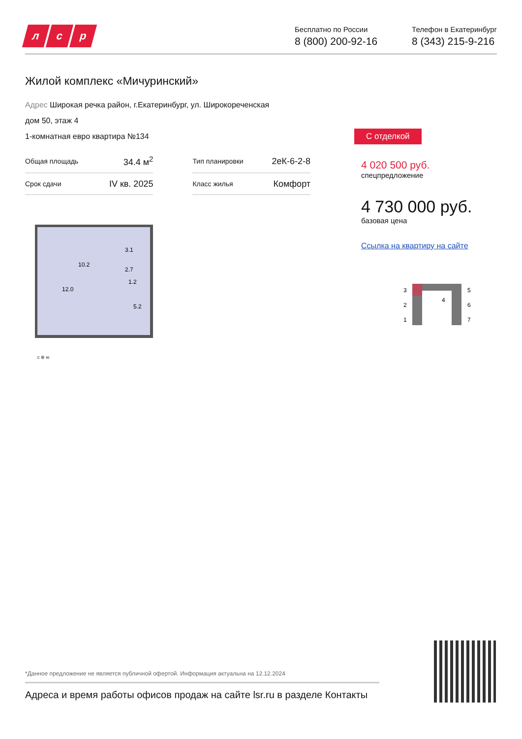л с р
Бесплатно по России
8 (800) 200-92-16
Телефон в Екатеринбург
8 (343) 215-9-216
Жилой комплекс «Мичуринский»
Адрес Широкая речка район, г.Екатеринбург, ул. Широкореченская
дом 50, этаж 4
1-комнатная евро квартира №134
| Общая площадь | 34.4 м<sup>2</sup> | | Тип планировки | 2еК-6-2-8 |
| Срок сдачи | IV кв. 2025 | | Класс жилья | Комфорт |
10.2
3.1
2.7
1.2
12.0
5.2
с ⊗ ю
С отделкой
4 020 500 руб.
спецпредложение
4 730 000 руб.
базовая цена
Ссылка на квартиру на сайте
3
2
1
4
5
6
7
*Данное предложение не является публичной офертой. Информация актуальна на 12.12.2024
Адреса и время работы офисов продаж на сайте lsr.ru в разделе Контакты